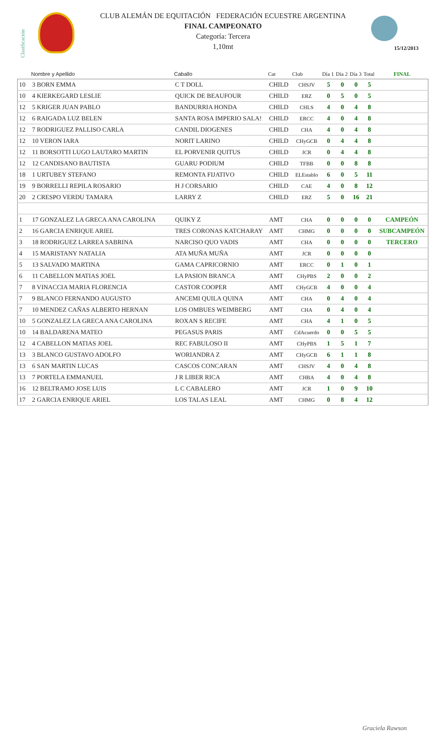Clasificación
CLUB ALEMÁN DE EQUITACIÓN FEDERACIÓN ECUESTRE ARGENTINA
FINAL CAMPEONATO
Categoría: Tercera
1,10mt
15/12/2013
| | Nombre y Apellido | Caballo | Cat | Club | Día 1 | Día 2 | Día 3 | Total | FINAL |
| --- | --- | --- | --- | --- | --- | --- | --- | --- | --- |
| 10 | 3 BORN EMMA | C T DOLL | CHILD | CHSJV | 5 | 0 | 0 | 5 | |
| 10 | 4 KIERKEGARD LESLIE | QUICK DE BEAUFOUR | CHILD | ERZ | 0 | 5 | 0 | 5 | |
| 12 | 5 KRIGER JUAN PABLO | BANDURRIA HONDA | CHILD | CHLS | 4 | 0 | 4 | 8 | |
| 12 | 6 RAIGADA LUZ BELEN | SANTA ROSA IMPERIO SALA! | CHILD | ERCC | 4 | 0 | 4 | 8 | |
| 12 | 7 RODRIGUEZ PALLISO CARLA | CANDIL DIOGENES | CHILD | CHA | 4 | 0 | 4 | 8 | |
| 12 | 10 VERON IARA | NORIT LARINO | CHILD | CHyGCB | 0 | 4 | 4 | 8 | |
| 12 | 11 BORSOTTI LUGO LAUTARO MARTIN | EL PORVENIR QUITUS | CHILD | JCR | 0 | 4 | 4 | 8 | |
| 12 | 12 CANDISANO BAUTISTA | GUARU PODIUM | CHILD | TFBB | 0 | 0 | 8 | 8 | |
| 18 | 1 URTUBEY STEFANO | REMONTA FIJATIVO | CHILD | ELEstablo | 6 | 0 | 5 | 11 | |
| 19 | 9 BORRELLI REPILA ROSARIO | H J CORSARIO | CHILD | CAE | 4 | 0 | 8 | 12 | |
| 20 | 2 CRESPO VERDU TAMARA | LARRY Z | CHILD | ERZ | 5 | 0 | 16 | 21 | |
| 1 | 17 GONZALEZ LA GRECA ANA CAROLINA | QUIKY Z | AMT | CHA | 0 | 0 | 0 | 0 | CAMPEÓN |
| 2 | 16 GARCIA ENRIQUE ARIEL | TRES CORONAS KATCHARAY | AMT | CHMG | 0 | 0 | 0 | 0 | SUBCAMPEÓN |
| 3 | 18 RODRIGUEZ LARREA SABRINA | NARCISO QUO VADIS | AMT | CHA | 0 | 0 | 0 | 0 | TERCERO |
| 4 | 15 MARISTANY NATALIA | ATA MUÑA MUÑA | AMT | JCR | 0 | 0 | 0 | 0 | |
| 5 | 13 SALVADO MARTINA | GAMA CAPRICORNIO | AMT | ERCC | 0 | 1 | 0 | 1 | |
| 6 | 11 CABELLON MATIAS JOEL | LA PASION BRANCA | AMT | CHyPBS | 2 | 0 | 0 | 2 | |
| 7 | 8 VINACCIA MARIA FLORENCIA | CASTOR COOPER | AMT | CHyGCB | 4 | 0 | 0 | 4 | |
| 7 | 9 BLANCO FERNANDO AUGUSTO | ANCEMI QUILA QUINA | AMT | CHA | 0 | 4 | 0 | 4 | |
| 7 | 10 MENDEZ CAÑAS ALBERTO HERNAN | LOS OMBUES WEIMBERG | AMT | CHA | 0 | 4 | 0 | 4 | |
| 10 | 5 GONZALEZ LA GRECA ANA CAROLINA | ROXAN S RECIFE | AMT | CHA | 4 | 1 | 0 | 5 | |
| 10 | 14 BALDARENA MATEO | PEGASUS PARIS | AMT | CdAcuerdo | 0 | 0 | 5 | 5 | |
| 12 | 4 CABELLON MATIAS JOEL | REC FABULOSO II | AMT | CHyPBS | 1 | 5 | 1 | 7 | |
| 13 | 3 BLANCO GUSTAVO ADOLFO | WORIANDRA Z | AMT | CHyGCB | 6 | 1 | 1 | 8 | |
| 13 | 6 SAN MARTIN LUCAS | CASCOS CONCARAN | AMT | CHSJV | 4 | 0 | 4 | 8 | |
| 13 | 7 PORTELA EMMANUEL | J R LIBER RICA | AMT | CHBA | 4 | 0 | 4 | 8 | |
| 16 | 12 BELTRAMO JOSE LUIS | L C CABALERO | AMT | JCR | 1 | 0 | 9 | 10 | |
| 17 | 2 GARCIA ENRIQUE ARIEL | LOS TALAS LEAL | AMT | CHMG | 0 | 8 | 4 | 12 | |
Graciela Rawson